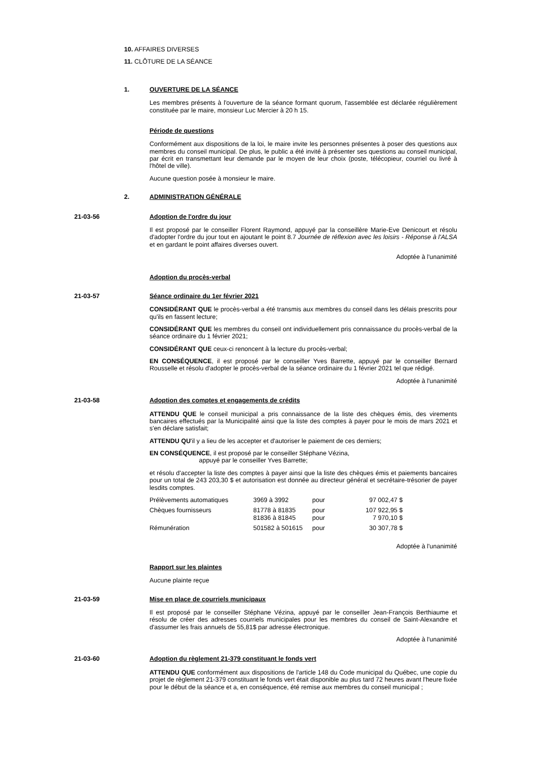10. AFFAIRES DIVERSES
11. CLÔTURE DE LA SÉANCE
1.
OUVERTURE DE LA SÉANCE
Les membres présents à l'ouverture de la séance formant quorum, l'assemblée est déclarée régulièrement constituée par le maire, monsieur Luc Mercier à 20 h 15.
Période de questions
Conformément aux dispositions de la loi, le maire invite les personnes présentes à poser des questions aux membres du conseil municipal. De plus, le public a été invité à présenter ses questions au conseil municipal, par écrit en transmettant leur demande par le moyen de leur choix (poste, télécopieur, courriel ou livré à l'hôtel de ville).
Aucune question posée à monsieur le maire.
2.
ADMINISTRATION GÉNÉRALE
21-03-56
Adoption de l'ordre du jour
Il est proposé par le conseiller Florent Raymond, appuyé par la conseillère Marie-Eve Denicourt et résolu d'adopter l'ordre du jour tout en ajoutant le point 8.7 Journée de réflexion avec les loisirs - Réponse à l'ALSA et en gardant le point affaires diverses ouvert.
Adoptée à l'unanimité
Adoption du procès-verbal
21-03-57
Séance ordinaire du 1er février 2021
CONSIDÉRANT QUE le procès-verbal a été transmis aux membres du conseil dans les délais prescrits pour qu'ils en fassent lecture;
CONSIDÉRANT QUE les membres du conseil ont individuellement pris connaissance du procès-verbal de la séance ordinaire du 1 février 2021;
CONSIDÉRANT QUE ceux-ci renoncent à la lecture du procès-verbal;
EN CONSÉQUENCE, il est proposé par le conseiller Yves Barrette, appuyé par le conseiller Bernard Rousselle et résolu d'adopter le procès-verbal de la séance ordinaire du 1 février 2021 tel que rédigé.
Adoptée à l'unanimité
21-03-58
Adoption des comptes et engagements de crédits
ATTENDU QUE le conseil municipal a pris connaissance de la liste des chèques émis, des virements bancaires effectués par la Municipalité ainsi que la liste des comptes à payer pour le mois de mars 2021 et s'en déclare satisfait;
ATTENDU QU'il y a lieu de les accepter et d'autoriser le paiement de ces derniers;
EN CONSÉQUENCE, il est proposé par le conseiller Stéphane Vézina,
appuyé par le conseiller Yves Barrette;
et résolu d'accepter la liste des comptes à payer ainsi que la liste des chèques émis et paiements bancaires pour un total de 243 203,30 $ et autorisation est donnée au directeur général et secrétaire-trésorier de payer lesdits comptes.
| Prélèvements automatiques | 3969 à 3992 | pour | 97 002,47 $ |
| Chèques fournisseurs | 81778 à 81835 81836 à 81845 | pour pour | 107 922,95 $ 7 970,10 $ |
| Rémunération | 501582 à 501615 | pour | 30 307,78 $ |
Adoptée à l'unanimité
Rapport sur les plaintes
Aucune plainte reçue
21-03-59
Mise en place de courriels municipaux
Il est proposé par le conseiller Stéphane Vézina, appuyé par le conseiller Jean-François Berthiaume et résolu de créer des adresses courriels municipales pour les membres du conseil de Saint-Alexandre et d'assumer les frais annuels de 55,81$ par adresse électronique.
Adoptée à l'unanimité
21-03-60
Adoption du règlement 21-379 constituant le fonds vert
ATTENDU QUE conformément aux dispositions de l'article 148 du Code municipal du Québec, une copie du projet de règlement 21-379 constituant le fonds vert était disponible au plus tard 72 heures avant l'heure fixée pour le début de la séance et a, en conséquence, été remise aux membres du conseil municipal ;